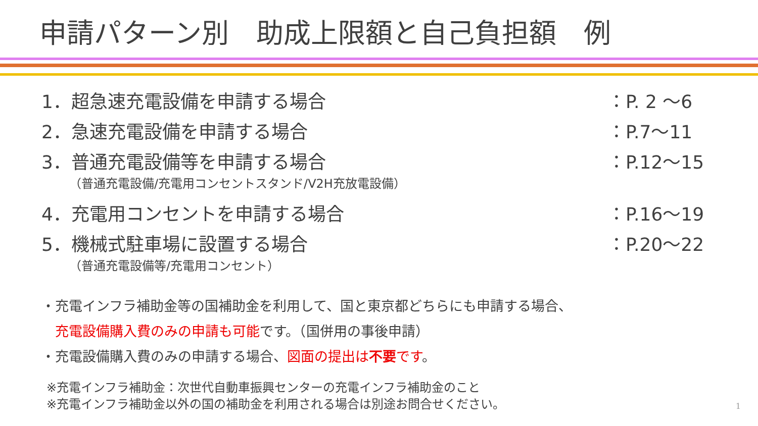申請パターン別　助成上限額と自己負担額　例
1．超急速充電設備を申請する場合 ：P. 2 ～6
2．急速充電設備を申請する場合 ：P.7～11
3．普通充電設備等を申請する場合 ：P.12～15
（普通充電設備/充電用コンセントスタンド/V2H充放電設備）
4．充電用コンセントを申請する場合 ：P.16～19
5．機械式駐車場に設置する場合 ：P.20～22
（普通充電設備等/充電用コンセント）
・充電インフラ補助金等の国補助金を利用して、国と東京都どちらにも申請する場合、
　充電設備購入費のみの申請も可能です。（国併用の事後申請）
・充電設備購入費のみの申請する場合、図面の提出は不要です。
※充電インフラ補助金：次世代自動車振興センターの充電インフラ補助金のこと
※充電インフラ補助金以外の国の補助金を利用される場合は別途お問合せください。
1